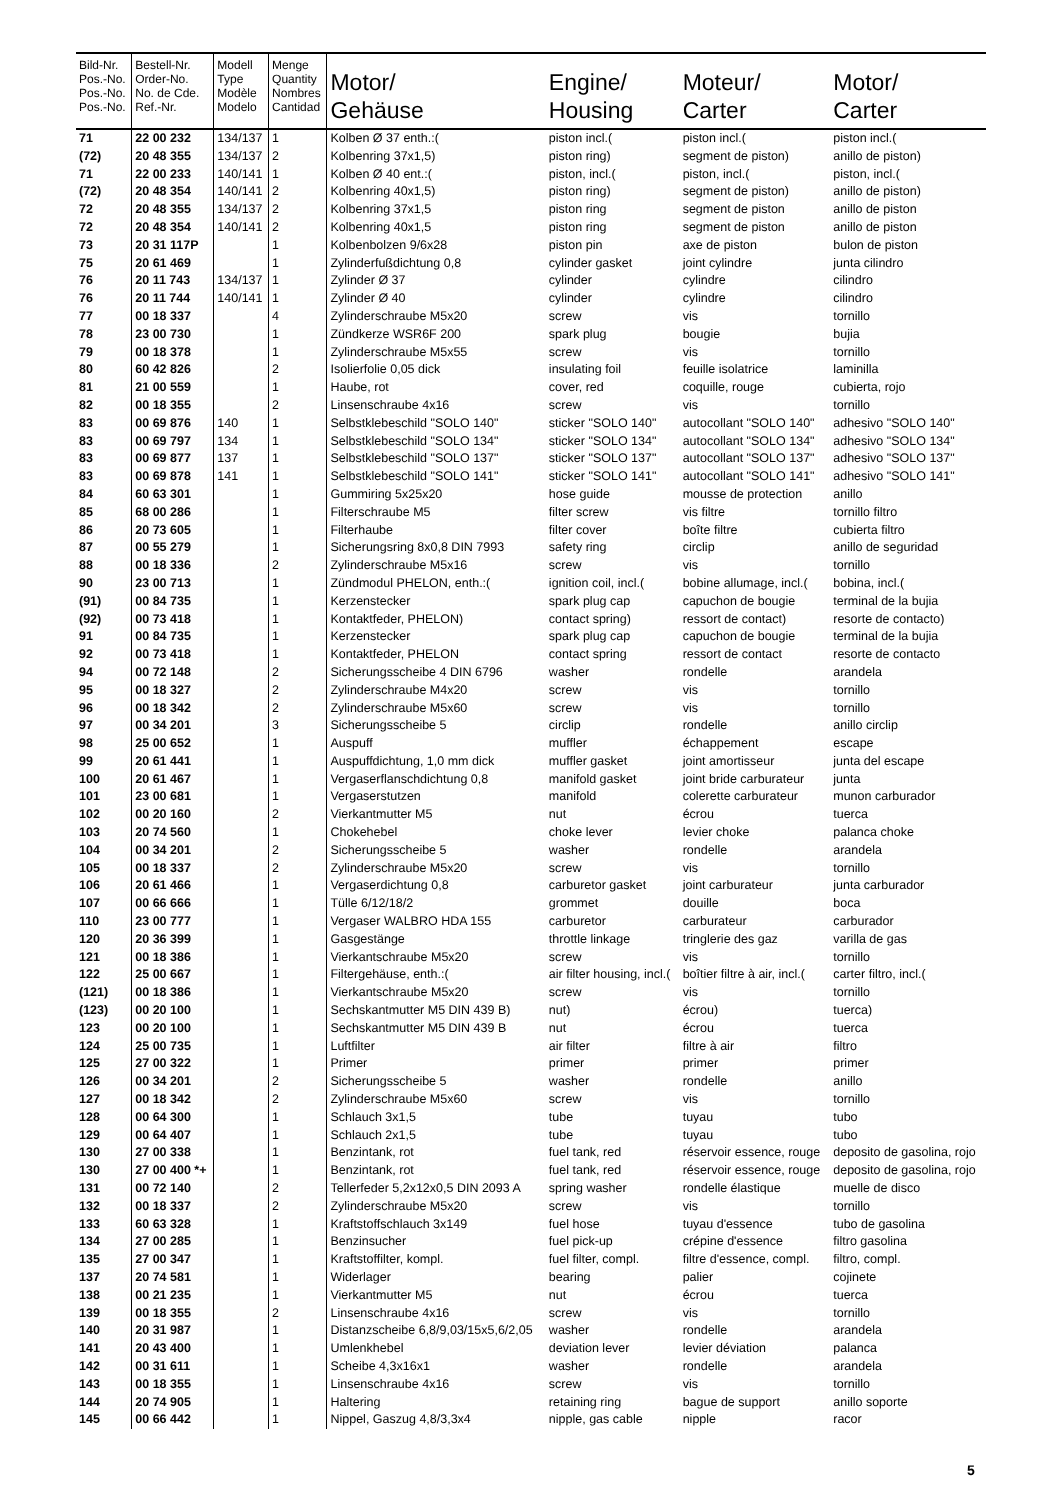| Bild-Nr. Pos.-No. Pos.-No. Pos.-No. | Bestell-Nr. Order-No. No. de Cde. Ref.-Nr. | Modell Type Modèle Modelo | Menge Quantity Nombres Cantidad | Motor/ Gehäuse | Engine/ Housing | Moteur/ Carter | Motor/ Carter |
| --- | --- | --- | --- | --- | --- | --- | --- |
| 71 | 22 00 232 | 134/137 | 1 | Kolben Ø 37 enth.:( | piston incl.( | piston incl.( | piston incl.( |
| (72) | 20 48 355 | 134/137 | 2 | Kolbenring 37x1,5) | piston ring) | segment de piston) | anillo de piston) |
| 71 | 22 00 233 | 140/141 | 1 | Kolben Ø 40 ent.:( | piston, incl.( | piston, incl.( | piston, incl.( |
| (72) | 20 48 354 | 140/141 | 2 | Kolbenring 40x1,5) | piston ring) | segment de piston) | anillo de piston) |
| 72 | 20 48 355 | 134/137 | 2 | Kolbenring 37x1,5 | piston ring | segment de piston | anillo de piston |
| 72 | 20 48 354 | 140/141 | 2 | Kolbenring 40x1,5 | piston ring | segment de piston | anillo de piston |
| 73 | 20 31 117P | | 1 | Kolbenbolzen 9/6x28 | piston pin | axe de piston | bulon de piston |
| 75 | 20 61 469 | | 1 | Zylinderfußdichtung 0,8 | cylinder gasket | joint cylindre | junta cilindro |
| 76 | 20 11 743 | 134/137 | 1 | Zylinder Ø 37 | cylinder | cylindre | cilindro |
| 76 | 20 11 744 | 140/141 | 1 | Zylinder Ø 40 | cylinder | cylindre | cilindro |
| 77 | 00 18 337 | | 4 | Zylinderschraube M5x20 | screw | vis | tornillo |
| 78 | 23 00 730 | | 1 | Zündkerze WSR6F 200 | spark plug | bougie | bujia |
| 79 | 00 18 378 | | 1 | Zylinderschraube M5x55 | screw | vis | tornillo |
| 80 | 60 42 826 | | 2 | Isolierfolie 0,05 dick | insulating foil | feuille isolatrice | laminilla |
| 81 | 21 00 559 | | 1 | Haube, rot | cover, red | coquille, rouge | cubierta, rojo |
| 82 | 00 18 355 | | 2 | Linsenschraube 4x16 | screw | vis | tornillo |
| 83 | 00 69 876 | 140 | 1 | Selbstklebeschild "SOLO 140" | sticker "SOLO 140" | autocollant "SOLO 140" | adhesivo "SOLO 140" |
| 83 | 00 69 797 | 134 | 1 | Selbstklebeschild "SOLO 134" | sticker "SOLO 134" | autocollant "SOLO 134" | adhesivo "SOLO 134" |
| 83 | 00 69 877 | 137 | 1 | Selbstklebeschild "SOLO 137" | sticker "SOLO 137" | autocollant "SOLO 137" | adhesivo "SOLO 137" |
| 83 | 00 69 878 | 141 | 1 | Selbstklebeschild "SOLO 141" | sticker "SOLO 141" | autocollant "SOLO 141" | adhesivo "SOLO 141" |
| 84 | 60 63 301 | | 1 | Gummiring 5x25x20 | hose guide | mousse de protection | anillo |
| 85 | 68 00 286 | | 1 | Filterschraube M5 | filter screw | vis filtre | tornillo filtro |
| 86 | 20 73 605 | | 1 | Filterhaube | filter cover | boîte filtre | cubierta filtro |
| 87 | 00 55 279 | | 1 | Sicherungsring 8x0,8 DIN 7993 | safety ring | circlip | anillo de seguridad |
| 88 | 00 18 336 | | 2 | Zylinderschraube M5x16 | screw | vis | tornillo |
| 90 | 23 00 713 | | 1 | Zündmodul PHELON, enth.:( | ignition coil, incl.( | bobine allumage, incl.( | bobina, incl.( |
| (91) | 00 84 735 | | 1 | Kerzenstecker | spark plug cap | capuchon de bougie | terminal de la bujia |
| (92) | 00 73 418 | | 1 | Kontaktfeder, PHELON) | contact spring) | ressort de contact) | resorte de contacto) |
| 91 | 00 84 735 | | 1 | Kerzenstecker | spark plug cap | capuchon de bougie | terminal de la bujia |
| 92 | 00 73 418 | | 1 | Kontaktfeder, PHELON | contact spring | ressort de contact | resorte de contacto |
| 94 | 00 72 148 | | 2 | Sicherungsscheibe 4 DIN 6796 | washer | rondelle | arandela |
| 95 | 00 18 327 | | 2 | Zylinderschraube M4x20 | screw | vis | tornillo |
| 96 | 00 18 342 | | 2 | Zylinderschraube M5x60 | screw | vis | tornillo |
| 97 | 00 34 201 | | 3 | Sicherungsscheibe 5 | circlip | rondelle | anillo circlip |
| 98 | 25 00 652 | | 1 | Auspuff | muffler | échappement | escape |
| 99 | 20 61 441 | | 1 | Auspuffdichtung, 1,0 mm dick | muffler gasket | joint amortisseur | junta del escape |
| 100 | 20 61 467 | | 1 | Vergaserflanschdichtung 0,8 | manifold gasket | joint bride carburateur | junta |
| 101 | 23 00 681 | | 1 | Vergaserstutzen | manifold | colerette carburateur | munon carburador |
| 102 | 00 20 160 | | 2 | Vierkantmutter M5 | nut | écrou | tuerca |
| 103 | 20 74 560 | | 1 | Chokehebel | choke lever | levier choke | palanca choke |
| 104 | 00 34 201 | | 2 | Sicherungsscheibe 5 | washer | rondelle | arandela |
| 105 | 00 18 337 | | 2 | Zylinderschraube M5x20 | screw | vis | tornillo |
| 106 | 20 61 466 | | 1 | Vergaserdichtung 0,8 | carburetor gasket | joint carburateur | junta carburador |
| 107 | 00 66 666 | | 1 | Tülle 6/12/18/2 | grommet | douille | boca |
| 110 | 23 00 777 | | 1 | Vergaser WALBRO HDA 155 | carburetor | carburateur | carburador |
| 120 | 20 36 399 | | 1 | Gasgestänge | throttle linkage | tringlerie des gaz | varilla de gas |
| 121 | 00 18 386 | | 1 | Vierkantschraube M5x20 | screw | vis | tornillo |
| 122 | 25 00 667 | | 1 | Filtergehäuse, enth.:( | air filter housing, incl.( | boîtier filtre à air, incl.( | carter filtro, incl.( |
| (121) | 00 18 386 | | 1 | Vierkantschraube M5x20 | screw | vis | tornillo |
| (123) | 00 20 100 | | 1 | Sechskantmutter M5 DIN 439 B) | nut) | écrou) | tuerca) |
| 123 | 00 20 100 | | 1 | Sechskantmutter M5 DIN 439 B | nut | écrou | tuerca |
| 124 | 25 00 735 | | 1 | Luftfilter | air filter | filtre à air | filtro |
| 125 | 27 00 322 | | 1 | Primer | primer | primer | primer |
| 126 | 00 34 201 | | 2 | Sicherungsscheibe 5 | washer | rondelle | anillo |
| 127 | 00 18 342 | | 2 | Zylinderschraube M5x60 | screw | vis | tornillo |
| 128 | 00 64 300 | | 1 | Schlauch 3x1,5 | tube | tuyau | tubo |
| 129 | 00 64 407 | | 1 | Schlauch 2x1,5 | tube | tuyau | tubo |
| 130 | 27 00 338 | | 1 | Benzintank, rot | fuel tank, red | réservoir essence, rouge | deposito de gasolina, rojo |
| 130 | 27 00 400 *+ | | 1 | Benzintank, rot | fuel tank, red | réservoir essence, rouge | deposito de gasolina, rojo |
| 131 | 00 72 140 | | 2 | Tellerfeder 5,2x12x0,5 DIN 2093 A | spring washer | rondelle élastique | muelle de disco |
| 132 | 00 18 337 | | 2 | Zylinderschraube M5x20 | screw | vis | tornillo |
| 133 | 60 63 328 | | 1 | Kraftstoffschlauch 3x149 | fuel hose | tuyau d'essence | tubo de gasolina |
| 134 | 27 00 285 | | 1 | Benzinsucher | fuel pick-up | crépine d'essence | filtro gasolina |
| 135 | 27 00 347 | | 1 | Kraftstoffilter, kompl. | fuel filter, compl. | filtre d'essence, compl. | filtro, compl. |
| 137 | 20 74 581 | | 1 | Widerlager | bearing | palier | cojinete |
| 138 | 00 21 235 | | 1 | Vierkantmutter M5 | nut | écrou | tuerca |
| 139 | 00 18 355 | | 2 | Linsenschraube 4x16 | screw | vis | tornillo |
| 140 | 20 31 987 | | 1 | Distanzscheibe 6,8/9,03/15x5,6/2,05 | washer | rondelle | arandela |
| 141 | 20 43 400 | | 1 | Umlenkhebel | deviation lever | levier déviation | palanca |
| 142 | 00 31 611 | | 1 | Scheibe 4,3x16x1 | washer | rondelle | arandela |
| 143 | 00 18 355 | | 1 | Linsenschraube 4x16 | screw | vis | tornillo |
| 144 | 20 74 905 | | 1 | Haltering | retaining ring | bague de support | anillo soporte |
| 145 | 00 66 442 | | 1 | Nippel, Gaszug 4,8/3,3x4 | nipple, gas cable | nipple | racor |
5